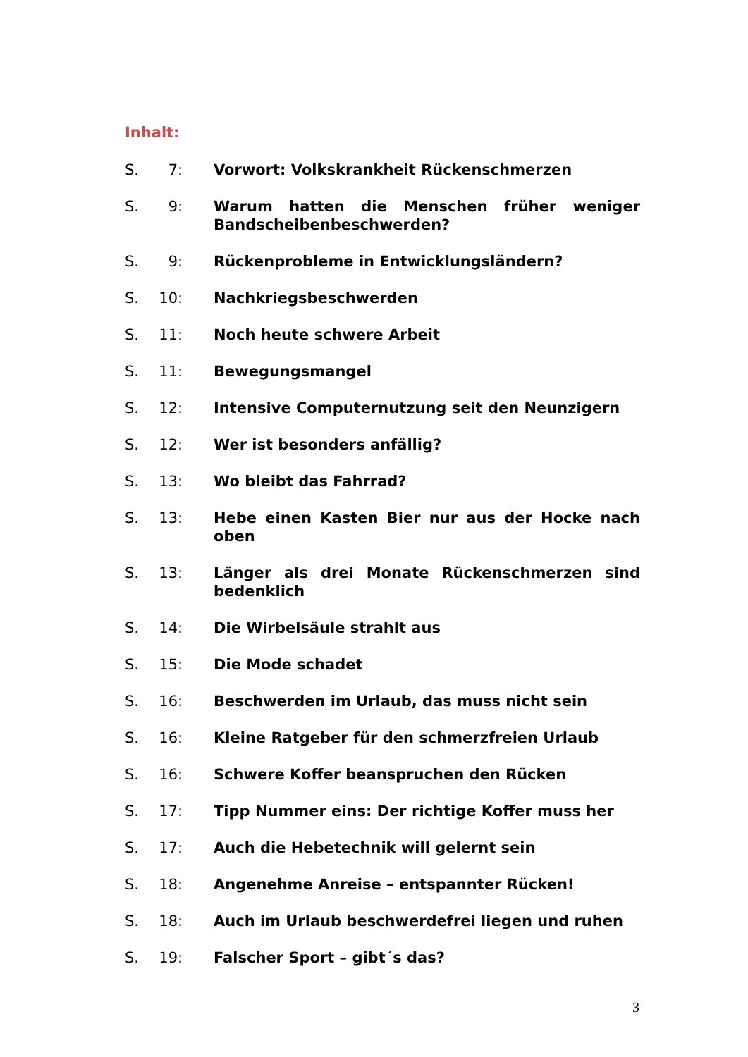Inhalt:
S. 7: Vorwort: Volkskrankheit Rückenschmerzen
S. 9: Warum hatten die Menschen früher weniger Bandscheibenbeschwerden?
S. 9: Rückenprobleme in Entwicklungsländern?
S. 10: Nachkriegsbeschwerden
S. 11: Noch heute schwere Arbeit
S. 11: Bewegungsmangel
S. 12: Intensive Computernutzung seit den Neunzigern
S. 12: Wer ist besonders anfällig?
S. 13: Wo bleibt das Fahrrad?
S. 13: Hebe einen Kasten Bier nur aus der Hocke nach oben
S. 13: Länger als drei Monate Rückenschmerzen sind bedenklich
S. 14: Die Wirbelsäule strahlt aus
S. 15: Die Mode schadet
S. 16: Beschwerden im Urlaub, das muss nicht sein
S. 16: Kleine Ratgeber für den schmerzfreien Urlaub
S. 16: Schwere Koffer beanspruchen den Rücken
S. 17: Tipp Nummer eins: Der richtige Koffer muss her
S. 17: Auch die Hebetechnik will gelernt sein
S. 18: Angenehme Anreise – entspannter Rücken!
S. 18: Auch im Urlaub beschwerdefrei liegen und ruhen
S. 19: Falscher Sport – gibt´s das?
3